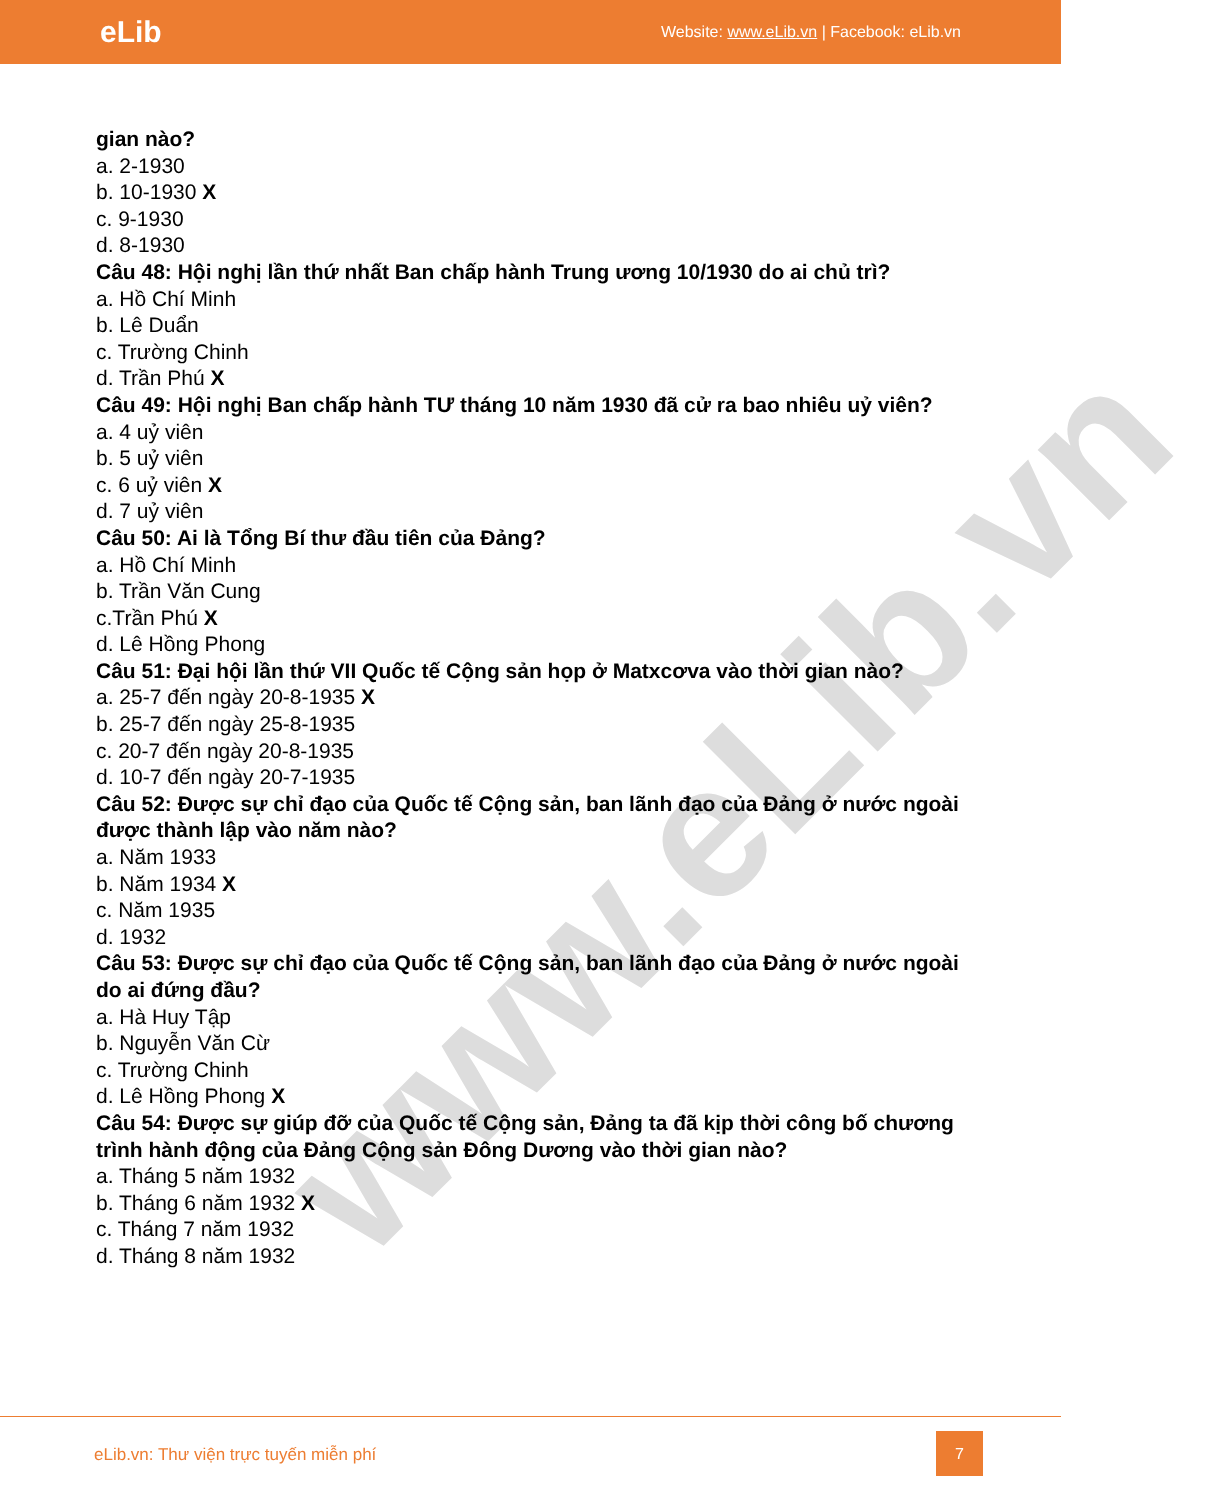www.eLib.vn
eLib Website: www.eLib.vn | Facebook: eLib.vn
gian nào?
a. 2-1930
b. 10-1930 X
c. 9-1930
d. 8-1930
Câu 48: Hội nghị lần thứ nhất Ban chấp hành Trung ương 10/1930 do ai chủ trì?
a. Hồ Chí Minh
b. Lê Duẩn
c. Trường Chinh
d. Trần Phú X
Câu 49: Hội nghị Ban chấp hành TƯ tháng 10 năm 1930 đã cử ra bao nhiêu uỷ viên?
a. 4 uỷ viên
b. 5 uỷ viên
c. 6 uỷ viên X
d. 7 uỷ viên
Câu 50: Ai là Tổng Bí thư đầu tiên của Đảng?
a. Hồ Chí Minh
b. Trần Văn Cung
c.Trần Phú X
d. Lê Hồng Phong
Câu 51: Đại hội lần thứ VII Quốc tế Cộng sản họp ở Matxcơva vào thời gian nào?
a. 25-7 đến ngày 20-8-1935 X
b. 25-7 đến ngày 25-8-1935
c. 20-7 đến ngày 20-8-1935
d. 10-7 đến ngày 20-7-1935
Câu 52: Được sự chỉ đạo của Quốc tế Cộng sản, ban lãnh đạo của Đảng ở nước ngoài được thành lập vào năm nào?
a. Năm 1933
b. Năm 1934 X
c. Năm 1935
d. 1932
Câu 53: Được sự chỉ đạo của Quốc tế Cộng sản, ban lãnh đạo của Đảng ở nước ngoài do ai đứng đầu?
a. Hà Huy Tập
b. Nguyễn Văn Cừ
c. Trường Chinh
d. Lê Hồng Phong X
Câu 54: Được sự giúp đỡ của Quốc tế Cộng sản, Đảng ta đã kịp thời công bố chương trình hành động của Đảng Cộng sản Đông Dương vào thời gian nào?
a. Tháng 5 năm 1932
b. Tháng 6 năm 1932 X
c. Tháng 7 năm 1932
d. Tháng 8 năm 1932
eLib.vn: Thư viện trực tuyến miễn phí
7